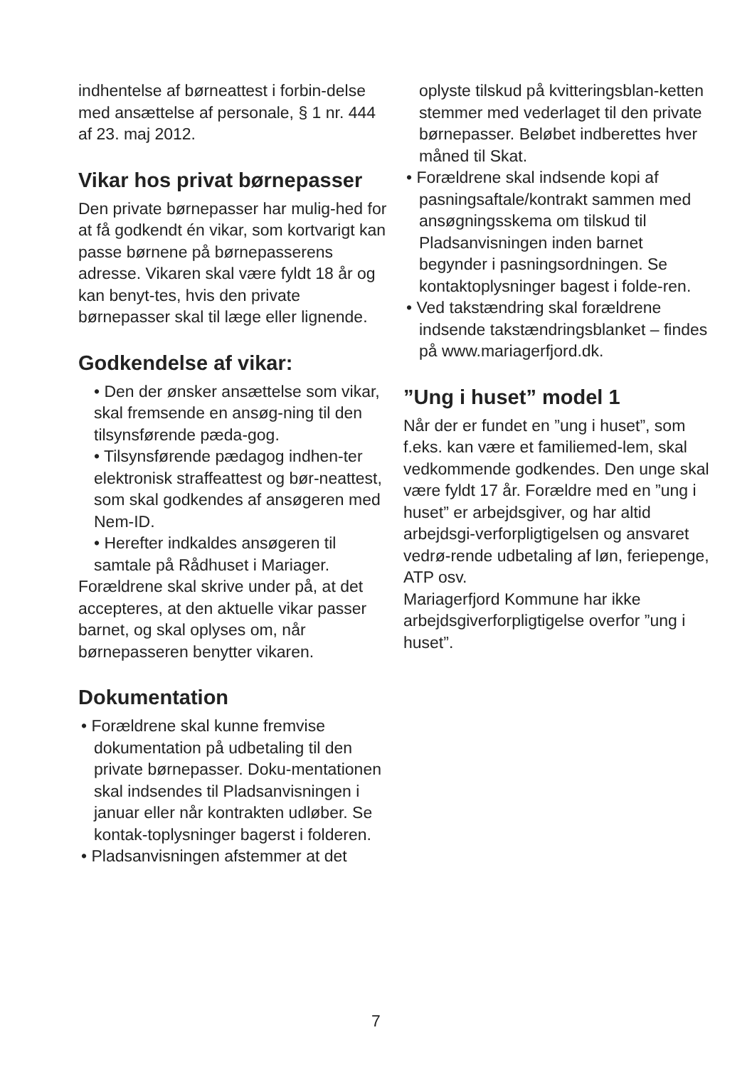indhentelse af børneattest i forbin-delse med ansættelse af personale, § 1 nr. 444 af 23. maj 2012.
Vikar hos privat børnepasser
Den private børnepasser har mulig-hed for at få godkendt én vikar, som kortvarigt kan passe børnene på børnepasserens adresse. Vikaren skal være fyldt 18 år og kan benyt-tes, hvis den private børnepasser skal til læge eller lignende.
Godkendelse af vikar:
• Den der ønsker ansættelse som vikar, skal fremsende en ansøg-ning til den tilsynsførende pæda-gog.
• Tilsynsførende pædagog indhen-ter elektronisk straffeattest og bør-neattest, som skal godkendes af ansøgeren med Nem-ID.
• Herefter indkaldes ansøgeren til samtale på Rådhuset i Mariager.
Forældrene skal skrive under på, at det accepteres, at den aktuelle vikar passer barnet, og skal oplyses om, når børnepasseren benytter vikaren.
Dokumentation
• Forældrene skal kunne fremvise dokumentation på udbetaling til den private børnepasser. Doku-mentationen skal indsendes til Pladsanvisningen i januar eller når kontrakten udløber. Se kontak-toplysninger bagerst i folderen.
• Pladsanvisningen afstemmer at det
oplyste tilskud på kvitteringsblan-ketten stemmer med vederlaget til den private børnepasser. Beløbet indberettes hver måned til Skat.
• Forældrene skal indsende kopi af pasningsaftale/kontrakt sammen med ansøgningsskema om tilskud til Pladsanvisningen inden barnet begynder i pasningsordningen. Se kontaktoplysninger bagest i folde-ren.
• Ved takstændring skal forældrene indsende takstændringsblanket – findes på www.mariagerfjord.dk.
”Ung i huset” model 1
Når der er fundet en ”ung i huset”, som f.eks. kan være et familiemed-lem, skal vedkommende godkendes. Den unge skal være fyldt 17 år. Forældre med en ”ung i huset” er arbejdsgiver, og har altid arbejdsgi-verforpligtigelsen og ansvaret vedrø-rende udbetaling af løn, feriepenge, ATP osv.
Mariagerfjord Kommune har ikke arbejdsgiverforpligtigelse overfor ”ung i huset”.
7